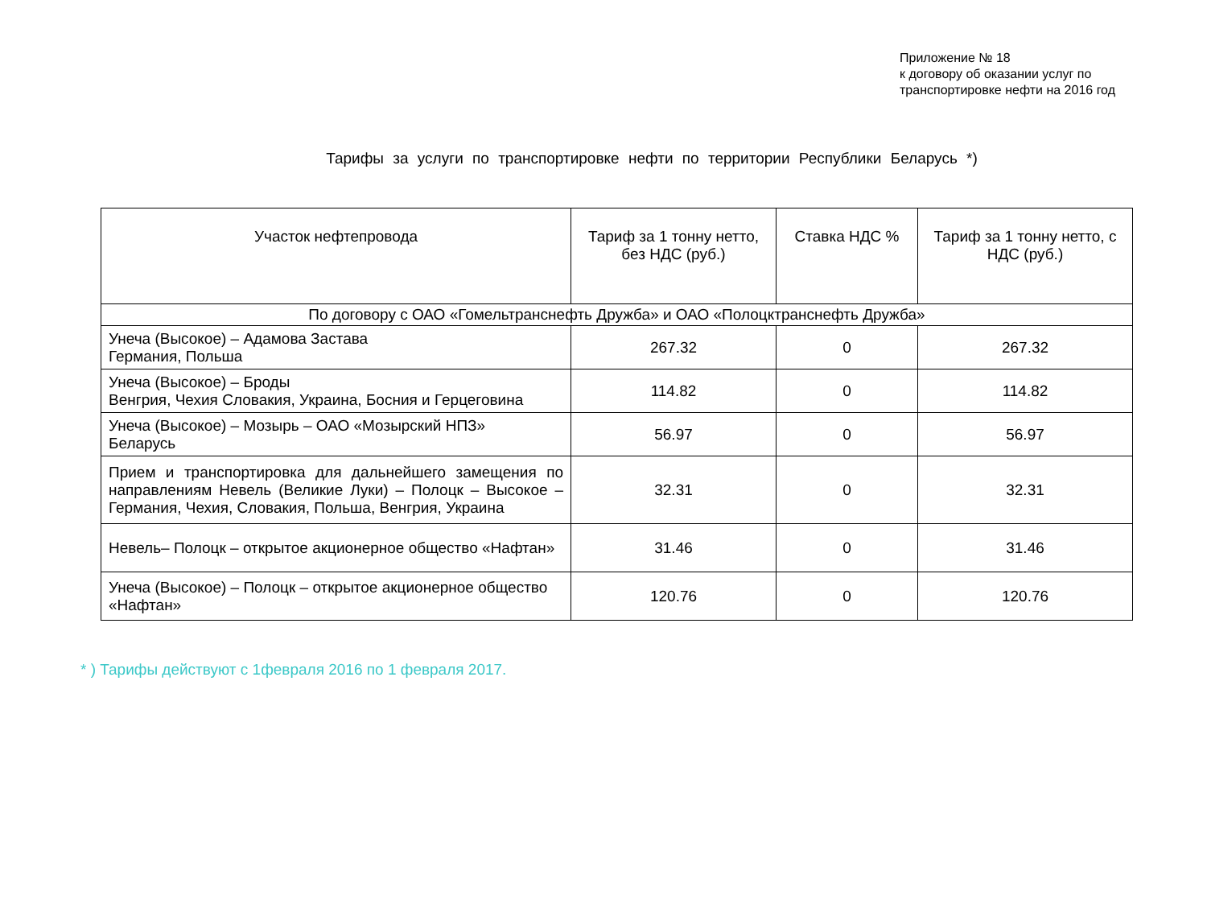Приложение № 18
к договору об оказании услуг по
транспортировке нефти на 2016 год
Тарифы за услуги по транспортировке нефти по территории Республики Беларусь *)
| Участок нефтепровода | Тариф за 1 тонну нетто, без НДС (руб.) | Ставка НДС % | Тариф за 1 тонну нетто, с НДС (руб.) |
| --- | --- | --- | --- |
| По договору с ОАО «Гомельтранснефть Дружба» и ОАО «Полоцктранснефть Дружба» | | | |
| Унеча (Высокое) – Адамова Застава Германия, Польша | 267.32 | 0 | 267.32 |
| Унеча (Высокое) – Броды Венгрия, Чехия Словакия, Украина, Босния и Герцеговина | 114.82 | 0 | 114.82 |
| Унеча (Высокое) – Мозырь – ОАО «Мозырский НПЗ» Беларусь | 56.97 | 0 | 56.97 |
| Прием и транспортировка для дальнейшего замещения по направлениям Невель (Великие Луки) – Полоцк – Высокое – Германия, Чехия, Словакия, Польша, Венгрия, Украина | 32.31 | 0 | 32.31 |
| Невель– Полоцк – открытое акционерное общество «Нафтан» | 31.46 | 0 | 31.46 |
| Унеча (Высокое) – Полоцк – открытое акционерное общество «Нафтан» | 120.76 | 0 | 120.76 |
* ) Тарифы действуют с 1февраля 2016 по 1 февраля 2017.